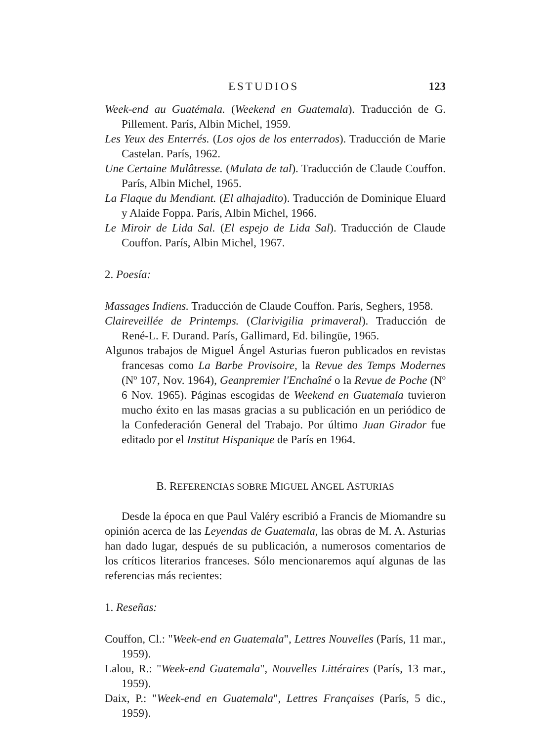ESTUDIOS 123
Week-end au Guatémala. (Weekend en Guatemala). Traducción de G. Pillement. París, Albin Michel, 1959.
Les Yeux des Enterrés. (Los ojos de los enterrados). Traducción de Marie Castelan. París, 1962.
Une Certaine Mulâtresse. (Mulata de tal). Traducción de Claude Couffon. París, Albin Michel, 1965.
La Flaque du Mendiant. (El alhajadito). Traducción de Dominique Eluard y Alaíde Foppa. París, Albin Michel, 1966.
Le Miroir de Lida Sal. (El espejo de Lida Sal). Traducción de Claude Couffon. París, Albin Michel, 1967.
2. Poesía:
Massages Indiens. Traducción de Claude Couffon. París, Seghers, 1958.
Claireveillée de Printemps. (Clarivigilia primaveral). Traducción de René-L. F. Durand. París, Gallimard, Ed. bilingüe, 1965.
Algunos trabajos de Miguel Ángel Asturias fueron publicados en revistas francesas como La Barbe Provisoire, la Revue des Temps Modernes (Nº 107, Nov. 1964), Geanpremier l'Enchaîné o la Revue de Poche (Nº 6 Nov. 1965). Páginas escogidas de Weekend en Guatemala tuvieron mucho éxito en las masas gracias a su publicación en un periódico de la Confederación General del Trabajo. Por último Juan Girador fue editado por el Institut Hispanique de París en 1964.
B. REFERENCIAS SOBRE MIGUEL ANGEL ASTURIAS
Desde la época en que Paul Valéry escribió a Francis de Miomandre su opinión acerca de las Leyendas de Guatemala, las obras de M. A. Asturias han dado lugar, después de su publicación, a numerosos comentarios de los críticos literarios franceses. Sólo mencionaremos aquí algunas de las referencias más recientes:
1. Reseñas:
Couffon, Cl.: "Week-end en Guatemala", Lettres Nouvelles (París, 11 mar., 1959).
Lalou, R.: "Week-end Guatemala", Nouvelles Littéraires (París, 13 mar., 1959).
Daix, P.: "Week-end en Guatemala", Lettres Françaises (París, 5 dic., 1959).